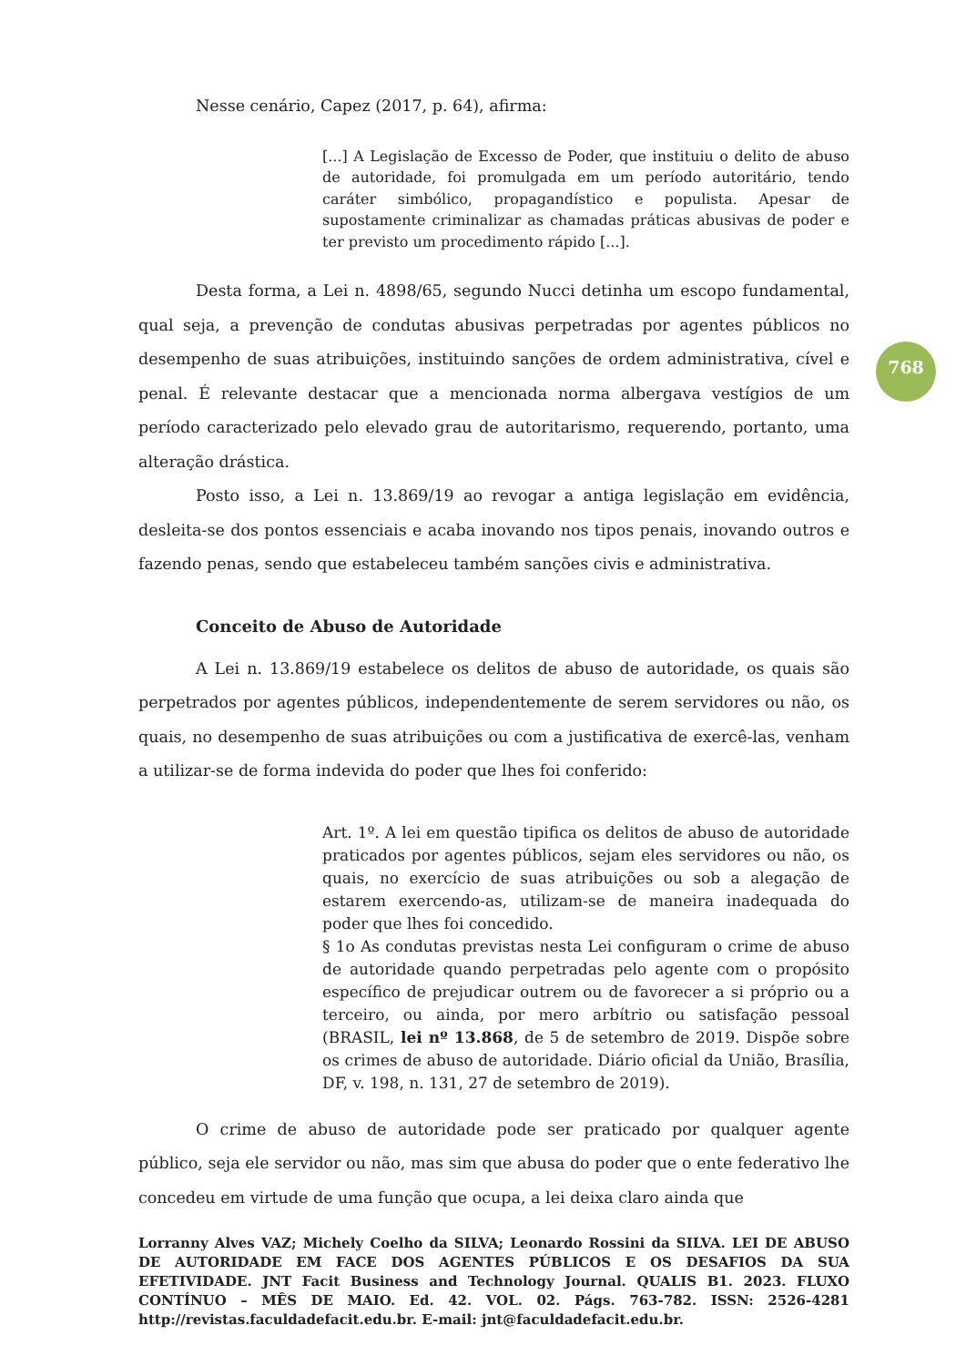768
Nesse cenário, Capez (2017, p. 64), afirma:
[...] A Legislação de Excesso de Poder, que instituiu o delito de abuso de autoridade, foi promulgada em um período autoritário, tendo caráter simbólico, propagandístico e populista. Apesar de supostamente criminalizar as chamadas práticas abusivas de poder e ter previsto um procedimento rápido [...].
Desta forma, a Lei n. 4898/65, segundo Nucci detinha um escopo fundamental, qual seja, a prevenção de condutas abusivas perpetradas por agentes públicos no desempenho de suas atribuições, instituindo sanções de ordem administrativa, cível e penal. É relevante destacar que a mencionada norma albergava vestígios de um período caracterizado pelo elevado grau de autoritarismo, requerendo, portanto, uma alteração drástica.
Posto isso, a Lei n. 13.869/19 ao revogar a antiga legislação em evidência, desleita-se dos pontos essenciais e acaba inovando nos tipos penais, inovando outros e fazendo penas, sendo que estabeleceu também sanções civis e administrativa.
Conceito de Abuso de Autoridade
A Lei n. 13.869/19 estabelece os delitos de abuso de autoridade, os quais são perpetrados por agentes públicos, independentemente de serem servidores ou não, os quais, no desempenho de suas atribuições ou com a justificativa de exercê-las, venham a utilizar-se de forma indevida do poder que lhes foi conferido:
Art. 1º. A lei em questão tipifica os delitos de abuso de autoridade praticados por agentes públicos, sejam eles servidores ou não, os quais, no exercício de suas atribuições ou sob a alegação de estarem exercendo-as, utilizam-se de maneira inadequada do poder que lhes foi concedido.
§ 1o As condutas previstas nesta Lei configuram o crime de abuso de autoridade quando perpetradas pelo agente com o propósito específico de prejudicar outrem ou de favorecer a si próprio ou a terceiro, ou ainda, por mero arbítrio ou satisfação pessoal (BRASIL, lei nº 13.868, de 5 de setembro de 2019. Dispõe sobre os crimes de abuso de autoridade. Diário oficial da União, Brasília, DF, v. 198, n. 131, 27 de setembro de 2019).
O crime de abuso de autoridade pode ser praticado por qualquer agente público, seja ele servidor ou não, mas sim que abusa do poder que o ente federativo lhe concedeu em virtude de uma função que ocupa, a lei deixa claro ainda que
Lorranny Alves VAZ; Michely Coelho da SILVA; Leonardo Rossini da SILVA. LEI DE ABUSO DE AUTORIDADE EM FACE DOS AGENTES PÚBLICOS E OS DESAFIOS DA SUA EFETIVIDADE. JNT Facit Business and Technology Journal. QUALIS B1. 2023. FLUXO CONTÍNUO – MÊS DE MAIO. Ed. 42. VOL. 02. Págs. 763-782. ISSN: 2526-4281 http://revistas.faculdadefacit.edu.br. E-mail: jnt@faculdadefacit.edu.br.